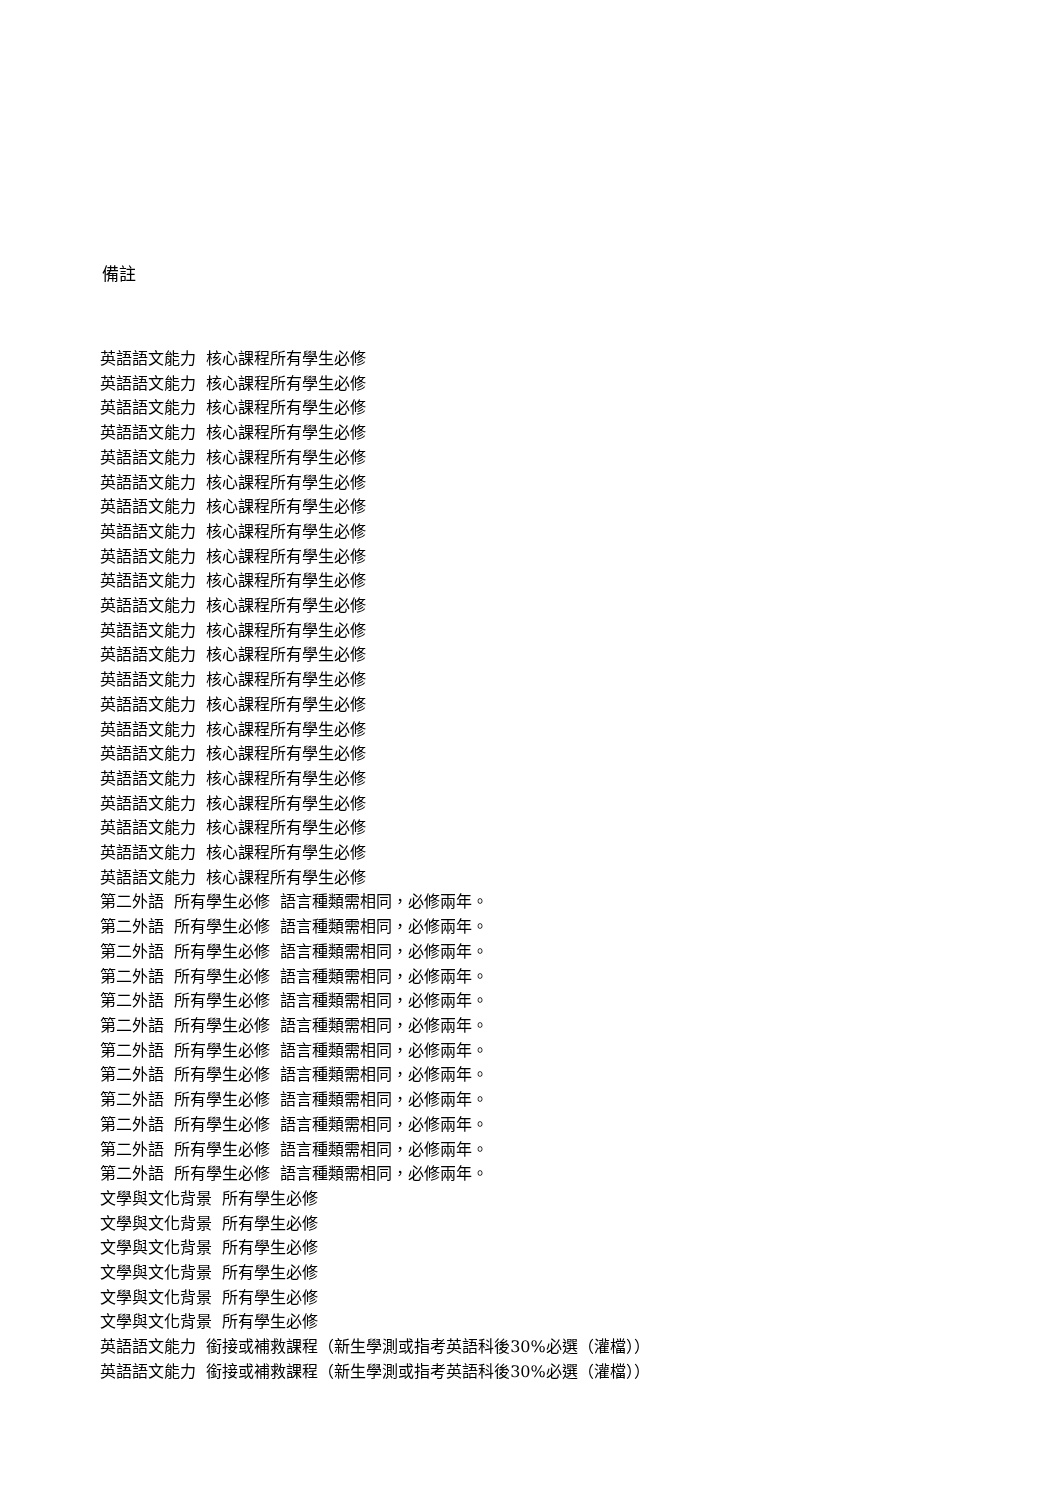備註
英語語文能力 核心課程所有學生必修
英語語文能力 核心課程所有學生必修
英語語文能力 核心課程所有學生必修
英語語文能力 核心課程所有學生必修
英語語文能力 核心課程所有學生必修
英語語文能力 核心課程所有學生必修
英語語文能力 核心課程所有學生必修
英語語文能力 核心課程所有學生必修
英語語文能力 核心課程所有學生必修
英語語文能力 核心課程所有學生必修
英語語文能力 核心課程所有學生必修
英語語文能力 核心課程所有學生必修
英語語文能力 核心課程所有學生必修
英語語文能力 核心課程所有學生必修
英語語文能力 核心課程所有學生必修
英語語文能力 核心課程所有學生必修
英語語文能力 核心課程所有學生必修
英語語文能力 核心課程所有學生必修
英語語文能力 核心課程所有學生必修
英語語文能力 核心課程所有學生必修
英語語文能力 核心課程所有學生必修
英語語文能力 核心課程所有學生必修
第二外語 所有學生必修 語言種類需相同，必修兩年。
第二外語 所有學生必修 語言種類需相同，必修兩年。
第二外語 所有學生必修 語言種類需相同，必修兩年。
第二外語 所有學生必修 語言種類需相同，必修兩年。
第二外語 所有學生必修 語言種類需相同，必修兩年。
第二外語 所有學生必修 語言種類需相同，必修兩年。
第二外語 所有學生必修 語言種類需相同，必修兩年。
第二外語 所有學生必修 語言種類需相同，必修兩年。
第二外語 所有學生必修 語言種類需相同，必修兩年。
第二外語 所有學生必修 語言種類需相同，必修兩年。
第二外語 所有學生必修 語言種類需相同，必修兩年。
第二外語 所有學生必修 語言種類需相同，必修兩年。
文學與文化背景 所有學生必修
文學與文化背景 所有學生必修
文學與文化背景 所有學生必修
文學與文化背景 所有學生必修
文學與文化背景 所有學生必修
文學與文化背景 所有學生必修
英語語文能力 銜接或補救課程（新生學測或指考英語科後30%必選（灌檔））
英語語文能力 銜接或補救課程（新生學測或指考英語科後30%必選（灌檔））